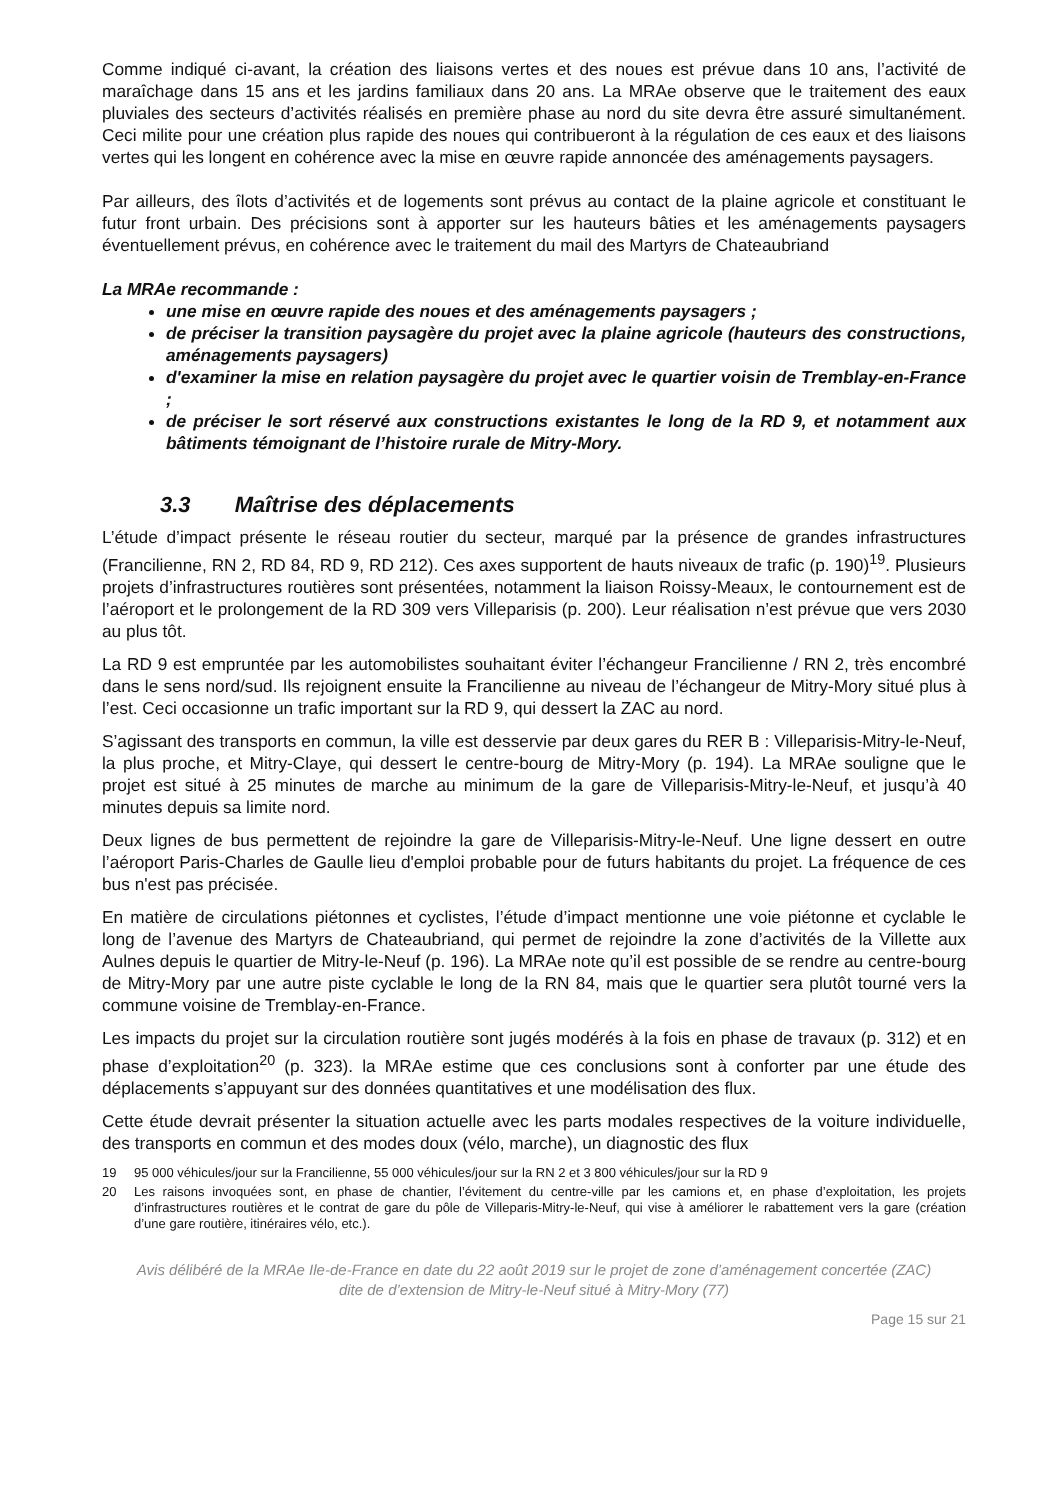Comme indiqué ci-avant, la création des liaisons vertes et des noues est prévue dans 10 ans, l’activité de maraîchage dans 15 ans et les jardins familiaux dans 20 ans. La MRAe observe que le traitement des eaux pluviales des secteurs d’activités réalisés en première phase au nord du site devra être assuré simultanément. Ceci milite pour une création plus rapide des noues qui contribueront à la régulation de ces eaux et des liaisons vertes qui les longent en cohérence avec la mise en œuvre rapide annoncée des aménagements paysagers.
Par ailleurs, des îlots d’activités et de logements sont prévus au contact de la plaine agricole et constituant le futur front urbain. Des précisions sont à apporter sur les hauteurs bâties et les aménagements paysagers éventuellement prévus, en cohérence avec le traitement du mail des Martyrs de Chateaubriand
La MRAe recommande :
une mise en œuvre rapide des noues et des aménagements paysagers ;
de préciser la transition paysagère du projet avec la plaine agricole (hauteurs des constructions, aménagements paysagers)
d'examiner la mise en relation paysagère du projet avec le quartier voisin de Tremblay-en-France ;
de préciser le sort réservé aux constructions existantes le long de la RD 9, et notamment aux bâtiments témoignant de l’histoire rurale de Mitry-Mory.
3.3 Maîtrise des déplacements
L’étude d’impact présente le réseau routier du secteur, marqué par la présence de grandes infrastructures (Francilienne, RN 2, RD 84, RD 9, RD 212). Ces axes supportent de hauts niveaux de trafic (p. 190)<sup>19</sup>. Plusieurs projets d’infrastructures routières sont présentées, notamment la liaison Roissy-Meaux, le contournement est de l’aéroport et le prolongement de la RD 309 vers Villeparisis (p. 200). Leur réalisation n’est prévue que vers 2030 au plus tôt.
La RD 9 est empruntée par les automobilistes souhaitant éviter l’échangeur Francilienne / RN 2, très encombré dans le sens nord/sud. Ils rejoignent ensuite la Francilienne au niveau de l’échangeur de Mitry-Mory situé plus à l’est. Ceci occasionne un trafic important sur la RD 9, qui dessert la ZAC au nord.
S’agissant des transports en commun, la ville est desservie par deux gares du RER B : Villeparisis-Mitry-le-Neuf, la plus proche, et Mitry-Claye, qui dessert le centre-bourg de Mitry-Mory (p. 194). La MRAe souligne que le projet est situé à 25 minutes de marche au minimum de la gare de Villeparisis-Mitry-le-Neuf, et jusqu’à 40 minutes depuis sa limite nord.
Deux lignes de bus permettent de rejoindre la gare de Villeparisis-Mitry-le-Neuf. Une ligne dessert en outre l’aéroport Paris-Charles de Gaulle lieu d'emploi probable pour de futurs habitants du projet. La fréquence de ces bus n'est pas précisée.
En matière de circulations piétonnes et cyclistes, l’étude d’impact mentionne une voie piétonne et cyclable le long de l’avenue des Martyrs de Chateaubriand, qui permet de rejoindre la zone d’activités de la Villette aux Aulnes depuis le quartier de Mitry-le-Neuf (p. 196). La MRAe note qu’il est possible de se rendre au centre-bourg de Mitry-Mory par une autre piste cyclable le long de la RN 84, mais que le quartier sera plutôt tourné vers la commune voisine de Tremblay-en-France.
Les impacts du projet sur la circulation routière sont jugés modérés à la fois en phase de travaux (p. 312) et en phase d’exploitation<sup>20</sup> (p. 323). la MRAe estime que ces conclusions sont à conforter par une étude des déplacements s’appuyant sur des données quantitatives et une modélisation des flux.
Cette étude devrait présenter la situation actuelle avec les parts modales respectives de la voiture individuelle, des transports en commun et des modes doux (vélo, marche), un diagnostic des flux
19 95 000 véhicules/jour sur la Francilienne, 55 000 véhicules/jour sur la RN 2 et 3 800 véhicules/jour sur la RD 9
20 Les raisons invoquées sont, en phase de chantier, l’évitement du centre-ville par les camions et, en phase d’exploitation, les projets d’infrastructures routières et le contrat de gare du pôle de Villeparis-Mitry-le-Neuf, qui vise à améliorer le rabattement vers la gare (création d’une gare routière, itinéraires vélo, etc.).
Avis délibéré de la MRAe Ile-de-France en date du 22 août 2019 sur le projet de zone d’aménagement concertée (ZAC)
dite de d’extension de Mitry-le-Neuf situé à Mitry-Mory (77)
Page 15 sur 21